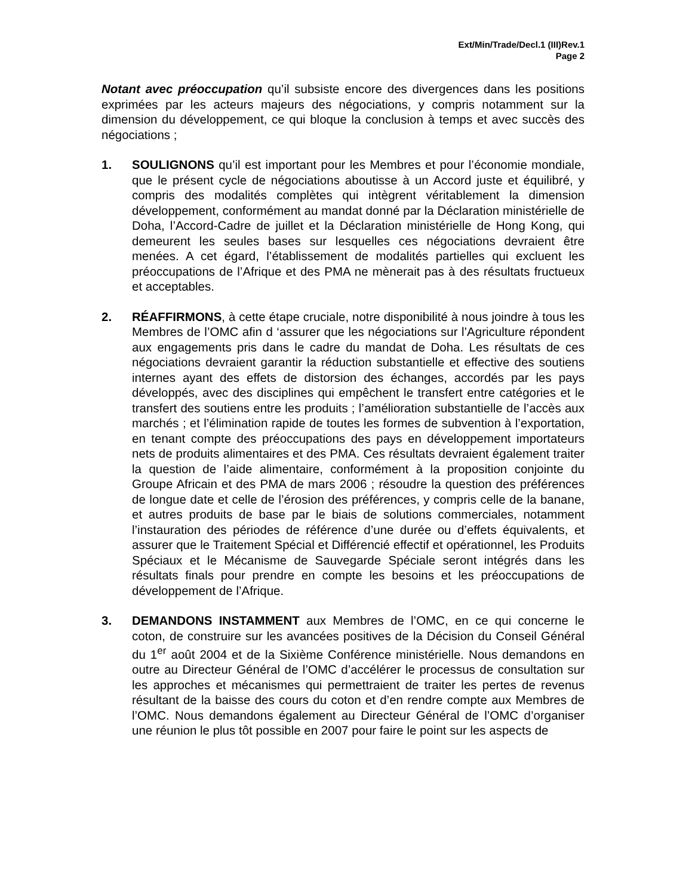Ext/Min/Trade/Decl.1 (III)Rev.1
Page 2
Notant avec préoccupation qu’il subsiste encore des divergences dans les positions exprimées par les acteurs majeurs des négociations, y compris notamment sur la dimension du développement, ce qui bloque la conclusion à temps et avec succès des négociations ;
1. SOULIGNONS qu’il est important pour les Membres et pour l’économie mondiale, que le présent cycle de négociations aboutisse à un Accord juste et équilibré, y compris des modalités complètes qui intègrent véritablement la dimension développement, conformément au mandat donné par la Déclaration ministérielle de Doha, l’Accord-Cadre de juillet et la Déclaration ministérielle de Hong Kong, qui demeurent les seules bases sur lesquelles ces négociations devraient être menées. A cet égard, l’établissement de modalités partielles qui excluent les préoccupations de l’Afrique et des PMA ne mènerait pas à des résultats fructueux et acceptables.
2. RÉAFFIRMONS, à cette étape cruciale, notre disponibilité à nous joindre à tous les Membres de l’OMC afin d ‘assurer que les négociations sur l’Agriculture répondent aux engagements pris dans le cadre du mandat de Doha. Les résultats de ces négociations devraient garantir la réduction substantielle et effective des soutiens internes ayant des effets de distorsion des échanges, accordés par les pays développés, avec des disciplines qui empêchent le transfert entre catégories et le transfert des soutiens entre les produits ; l’amélioration substantielle de l’accès aux marchés ; et l’élimination rapide de toutes les formes de subvention à l’exportation, en tenant compte des préoccupations des pays en développement importateurs nets de produits alimentaires et des PMA. Ces résultats devraient également traiter la question de l’aide alimentaire, conformément à la proposition conjointe du Groupe Africain et des PMA de mars 2006 ; résoudre la question des préférences de longue date et celle de l’érosion des préférences, y compris celle de la banane, et autres produits de base par le biais de solutions commerciales, notamment l’instauration des périodes de référence d’une durée ou d’effets équivalents, et assurer que le Traitement Spécial et Différencié effectif et opérationnel, les Produits Spéciaux et le Mécanisme de Sauvegarde Spéciale seront intégrés dans les résultats finals pour prendre en compte les besoins et les préoccupations de développement de l’Afrique.
3. DEMANDONS INSTAMMENT aux Membres de l’OMC, en ce qui concerne le coton, de construire sur les avancées positives de la Décision du Conseil Général du 1<sup>er</sup> août 2004 et de la Sixième Conférence ministérielle. Nous demandons en outre au Directeur Général de l’OMC d’accélérer le processus de consultation sur les approches et mécanismes qui permettraient de traiter les pertes de revenus résultant de la baisse des cours du coton et d’en rendre compte aux Membres de l’OMC. Nous demandons également au Directeur Général de l’OMC d’organiser une réunion le plus tôt possible en 2007 pour faire le point sur les aspects de